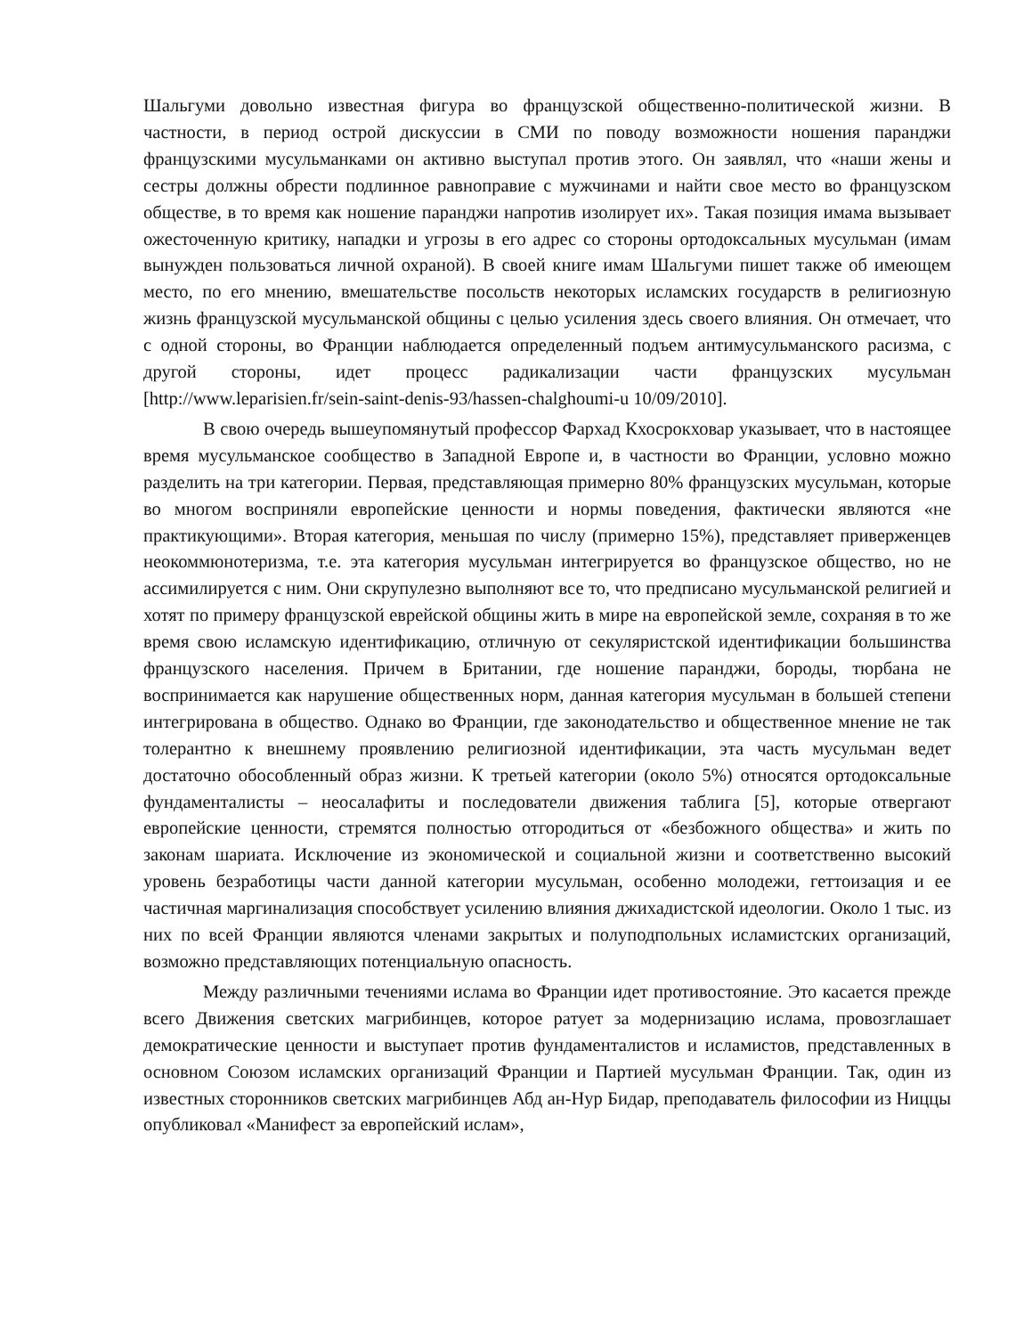Шальгуми довольно известная фигура во французской общественно-политической жизни. В частности, в период острой дискуссии в СМИ по поводу возможности ношения паранджи французскими мусульманками он активно выступал против этого. Он заявлял, что «наши жены и сестры должны обрести подлинное равноправие с мужчинами и найти свое место во французском обществе, в то время как ношение паранджи напротив изолирует их». Такая позиция имама вызывает ожесточенную критику, нападки и угрозы в его адрес со стороны ортодоксальных мусульман (имам вынужден пользоваться личной охраной). В своей книге имам Шальгуми пишет также об имеющем место, по его мнению, вмешательстве посольств некоторых исламских государств в религиозную жизнь французской мусульманской общины с целью усиления здесь своего влияния. Он отмечает, что с одной стороны, во Франции наблюдается определенный подъем антимусульманского расизма, с другой стороны, идет процесс радикализации части французских мусульман [http://www.leparisien.fr/sein-saint-denis-93/hassen-chalghoumi-u 10/09/2010].
В свою очередь вышеупомянутый профессор Фархад Кхосрокховар указывает, что в настоящее время мусульманское сообщество в Западной Европе и, в частности во Франции, условно можно разделить на три категории. Первая, представляющая примерно 80% французских мусульман, которые во многом восприняли европейские ценности и нормы поведения, фактически являются «не практикующими». Вторая категория, меньшая по числу (примерно 15%), представляет приверженцев неокоммюнотеризма, т.е. эта категория мусульман интегрируется во французское общество, но не ассимилируется с ним. Они скрупулезно выполняют все то, что предписано мусульманской религией и хотят по примеру французской еврейской общины жить в мире на европейской земле, сохраняя в то же время свою исламскую идентификацию, отличную от секуляристской идентификации большинства французского населения. Причем в Британии, где ношение паранджи, бороды, тюрбана не воспринимается как нарушение общественных норм, данная категория мусульман в большей степени интегрирована в общество. Однако во Франции, где законодательство и общественное мнение не так толерантно к внешнему проявлению религиозной идентификации, эта часть мусульман ведет достаточно обособленный образ жизни. К третьей категории (около 5%) относятся ортодоксальные фундаменталисты – неосалафиты и последователи движения таблига [5], которые отвергают европейские ценности, стремятся полностью отгородиться от «безбожного общества» и жить по законам шариата. Исключение из экономической и социальной жизни и соответственно высокий уровень безработицы части данной категории мусульман, особенно молодежи, геттоизация и ее частичная маргинализация способствует усилению влияния джихадистской идеологии. Около 1 тыс. из них по всей Франции являются членами закрытых и полуподпольных исламистских организаций, возможно представляющих потенциальную опасность.
Между различными течениями ислама во Франции идет противостояние. Это касается прежде всего Движения светских магрибинцев, которое ратует за модернизацию ислама, провозглашает демократические ценности и выступает против фундаменталистов и исламистов, представленных в основном Союзом исламских организаций Франции и Партией мусульман Франции. Так, один из известных сторонников светских магрибинцев Абд ан-Нур Бидар, преподаватель философии из Ниццы опубликовал «Манифест за европейский ислам»,